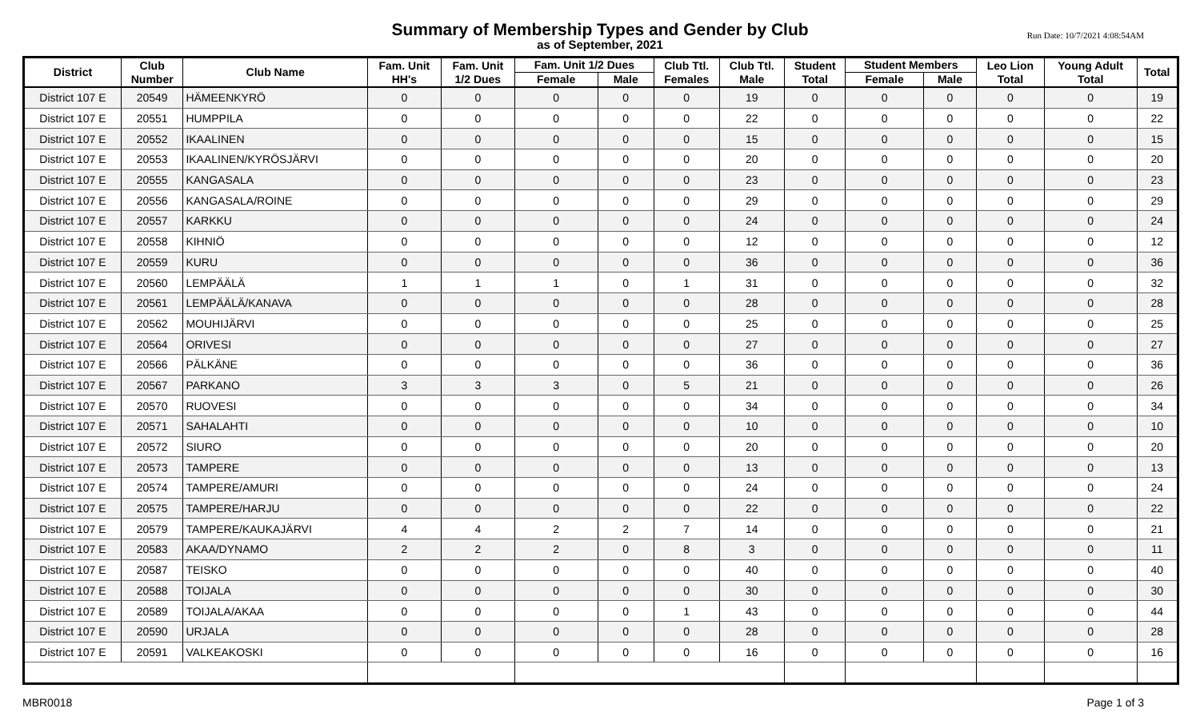Summary of Membership Types and Gender by Club
as of September, 2021
Run Date: 10/7/2021 4:08:54AM
| District | Club Number | Club Name | Fam. Unit HH's | Fam. Unit 1/2 Dues | Fam. Unit 1/2 Dues | | Club Ttl. Females | Club Ttl. Male | Student Total | Student Members | | Leo Lion Total | Young Adult Total | Total |
| --- | --- | --- | --- | --- | --- | --- | --- | --- | --- | --- | --- | --- | --- | --- |
| | | | | | Female | Male | | | | Female | Male | | | |
| District 107 E | 20549 | HÄMEENKYRÖ | 0 | 0 | 0 | 0 | 0 | 19 | 0 | 0 | 0 | 0 | 0 | 19 |
| District 107 E | 20551 | HUMPPILA | 0 | 0 | 0 | 0 | 0 | 22 | 0 | 0 | 0 | 0 | 0 | 22 |
| District 107 E | 20552 | IKAALINEN | 0 | 0 | 0 | 0 | 0 | 15 | 0 | 0 | 0 | 0 | 0 | 15 |
| District 107 E | 20553 | IKAALINEN/KYRÖSJÄRVI | 0 | 0 | 0 | 0 | 0 | 20 | 0 | 0 | 0 | 0 | 0 | 20 |
| District 107 E | 20555 | KANGASALA | 0 | 0 | 0 | 0 | 0 | 23 | 0 | 0 | 0 | 0 | 0 | 23 |
| District 107 E | 20556 | KANGASALA/ROINE | 0 | 0 | 0 | 0 | 0 | 29 | 0 | 0 | 0 | 0 | 0 | 29 |
| District 107 E | 20557 | KARKKU | 0 | 0 | 0 | 0 | 0 | 24 | 0 | 0 | 0 | 0 | 0 | 24 |
| District 107 E | 20558 | KIHNIÖ | 0 | 0 | 0 | 0 | 0 | 12 | 0 | 0 | 0 | 0 | 0 | 12 |
| District 107 E | 20559 | KURU | 0 | 0 | 0 | 0 | 0 | 36 | 0 | 0 | 0 | 0 | 0 | 36 |
| District 107 E | 20560 | LEMPÄÄLÄ | 1 | 1 | 1 | 0 | 1 | 31 | 0 | 0 | 0 | 0 | 0 | 32 |
| District 107 E | 20561 | LEMPÄÄLÄ/KANAVA | 0 | 0 | 0 | 0 | 0 | 28 | 0 | 0 | 0 | 0 | 0 | 28 |
| District 107 E | 20562 | MOUHIJÄRVI | 0 | 0 | 0 | 0 | 0 | 25 | 0 | 0 | 0 | 0 | 0 | 25 |
| District 107 E | 20564 | ORIVESI | 0 | 0 | 0 | 0 | 0 | 27 | 0 | 0 | 0 | 0 | 0 | 27 |
| District 107 E | 20566 | PÄLKÄNE | 0 | 0 | 0 | 0 | 0 | 36 | 0 | 0 | 0 | 0 | 0 | 36 |
| District 107 E | 20567 | PARKANO | 3 | 3 | 3 | 0 | 5 | 21 | 0 | 0 | 0 | 0 | 0 | 26 |
| District 107 E | 20570 | RUOVESI | 0 | 0 | 0 | 0 | 0 | 34 | 0 | 0 | 0 | 0 | 0 | 34 |
| District 107 E | 20571 | SAHALAHTI | 0 | 0 | 0 | 0 | 0 | 10 | 0 | 0 | 0 | 0 | 0 | 10 |
| District 107 E | 20572 | SIURO | 0 | 0 | 0 | 0 | 0 | 20 | 0 | 0 | 0 | 0 | 0 | 20 |
| District 107 E | 20573 | TAMPERE | 0 | 0 | 0 | 0 | 0 | 13 | 0 | 0 | 0 | 0 | 0 | 13 |
| District 107 E | 20574 | TAMPERE/AMURI | 0 | 0 | 0 | 0 | 0 | 24 | 0 | 0 | 0 | 0 | 0 | 24 |
| District 107 E | 20575 | TAMPERE/HARJU | 0 | 0 | 0 | 0 | 0 | 22 | 0 | 0 | 0 | 0 | 0 | 22 |
| District 107 E | 20579 | TAMPERE/KAUKAJÄRVI | 4 | 4 | 2 | 2 | 7 | 14 | 0 | 0 | 0 | 0 | 0 | 21 |
| District 107 E | 20583 | AKAA/DYNAMO | 2 | 2 | 2 | 0 | 8 | 3 | 0 | 0 | 0 | 0 | 0 | 11 |
| District 107 E | 20587 | TEISKO | 0 | 0 | 0 | 0 | 0 | 40 | 0 | 0 | 0 | 0 | 0 | 40 |
| District 107 E | 20588 | TOIJALA | 0 | 0 | 0 | 0 | 0 | 30 | 0 | 0 | 0 | 0 | 0 | 30 |
| District 107 E | 20589 | TOIJALA/AKAA | 0 | 0 | 0 | 0 | 1 | 43 | 0 | 0 | 0 | 0 | 0 | 44 |
| District 107 E | 20590 | URJALA | 0 | 0 | 0 | 0 | 0 | 28 | 0 | 0 | 0 | 0 | 0 | 28 |
| District 107 E | 20591 | VALKEAKOSKI | 0 | 0 | 0 | 0 | 0 | 16 | 0 | 0 | 0 | 0 | 0 | 16 |
MBR0018 Page 1 of 3